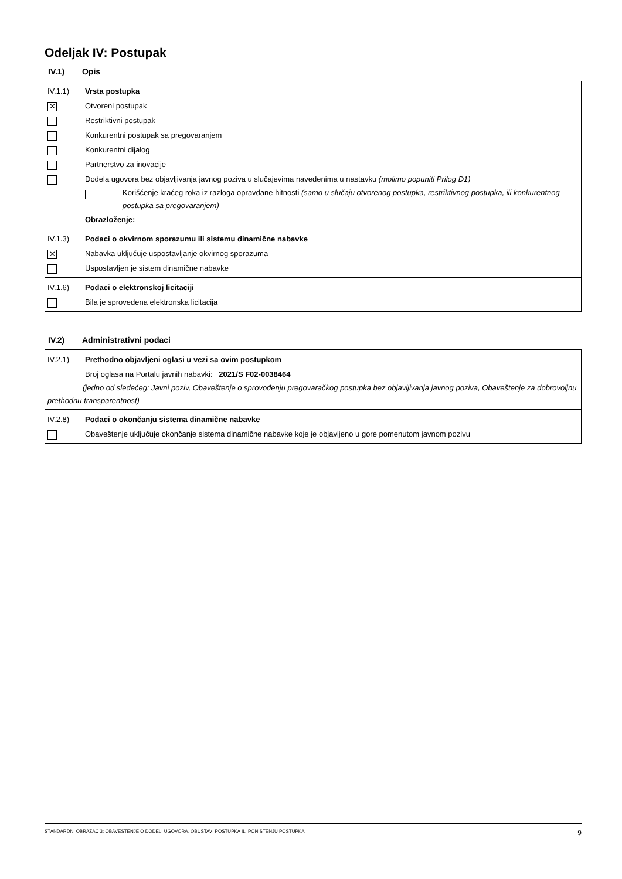Odeljak IV: Postupak
IV.1) Opis
IV.1.1) Vrsta postupka
✕
Otvoreni postupak
Restriktivni postupak
Konkurentni postupak sa pregovaranjem
Konkurentni dijalog
Partnerstvo za inovacije
Dodela ugovora bez objavljivanja javnog poziva u slučajevima navedenima u nastavku (molimo popuniti Prilog D1)
Korišćenje kraćeg roka iz razloga opravdane hitnosti (samo u slučaju otvorenog postupka, restriktivnog postupka, ili konkurentnog postupka sa pregovaranjem)
Obrazloženje:
IV.1.3) Podaci o okvirnom sporazumu ili sistemu dinamične nabavke
✕
Nabavka uključuje uspostavljanje okvirnog sporazuma
Uspostavljen je sistem dinamične nabavke
IV.1.6) Podaci o elektronskoj licitaciji
Bila je sprovedena elektronska licitacija
IV.2) Administrativni podaci
IV.2.1) Prethodno objavljeni oglasi u vezi sa ovim postupkom
Broj oglasa na Portalu javnih nabavki: 2021/S F02-0038464
(jedno od sledećeg: Javni poziv, Obaveštenje o sprovođenju pregovaračkog postupka bez objavljivanja javnog poziva, Obaveštenje za dobrovoljnu prethodnu transparentnost)
IV.2.8) Podaci o okončanju sistema dinamične nabavke
Obaveštenje uključuje okončanje sistema dinamične nabavke koje je objavljeno u gore pomenutom javnom pozivu
STANDARDNI OBRAZAC 3: OBAVEŠTENJE O DODELI UGOVORA, OBUSTAVI POSTUPKA ILI PONIŠTENJU POSTUPKA 9